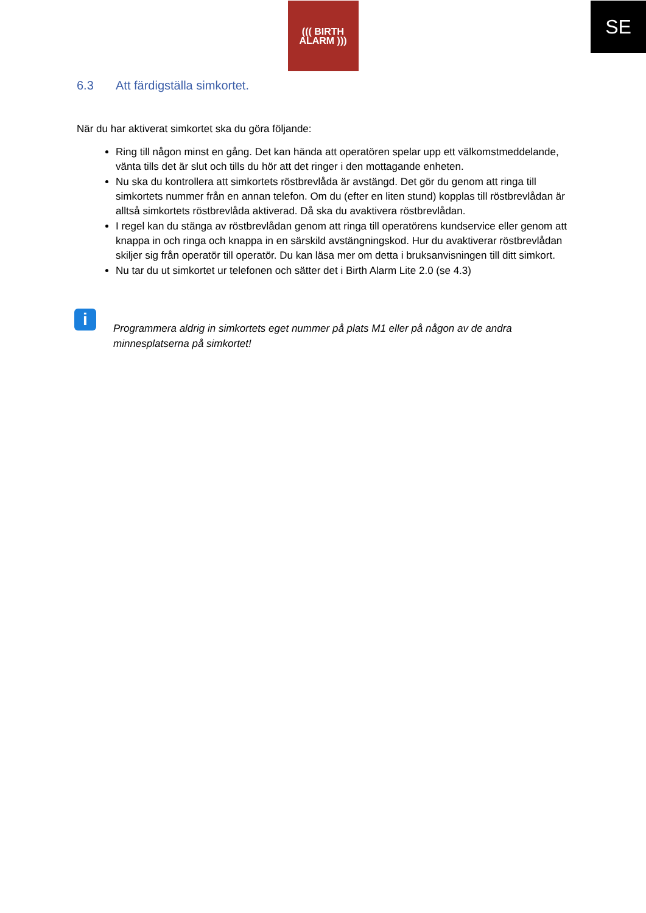SE
((( BIRTH
ALARM )))
6.3 Att färdigställa simkortet.
När du har aktiverat simkortet ska du göra följande:
Ring till någon minst en gång. Det kan hända att operatören spelar upp ett välkomstmeddelande, vänta tills det är slut och tills du hör att det ringer i den mottagande enheten.
Nu ska du kontrollera att simkortets röstbrevlåda är avstängd. Det gör du genom att ringa till simkortets nummer från en annan telefon. Om du (efter en liten stund) kopplas till röstbrevlådan är alltså simkortets röstbrevlåda aktiverad. Då ska du avaktivera röstbrevlådan.
I regel kan du stänga av röstbrevlådan genom att ringa till operatörens kundservice eller genom att knappa in och ringa och knappa in en särskild avstängningskod. Hur du avaktiverar röstbrevlådan skiljer sig från operatör till operatör. Du kan läsa mer om detta i bruksanvisningen till ditt simkort.
Nu tar du ut simkortet ur telefonen och sätter det i Birth Alarm Lite 2.0 (se 4.3)
i
Programmera aldrig in simkortets eget nummer på plats M1 eller på någon av de andra minnesplatserna på simkortet!